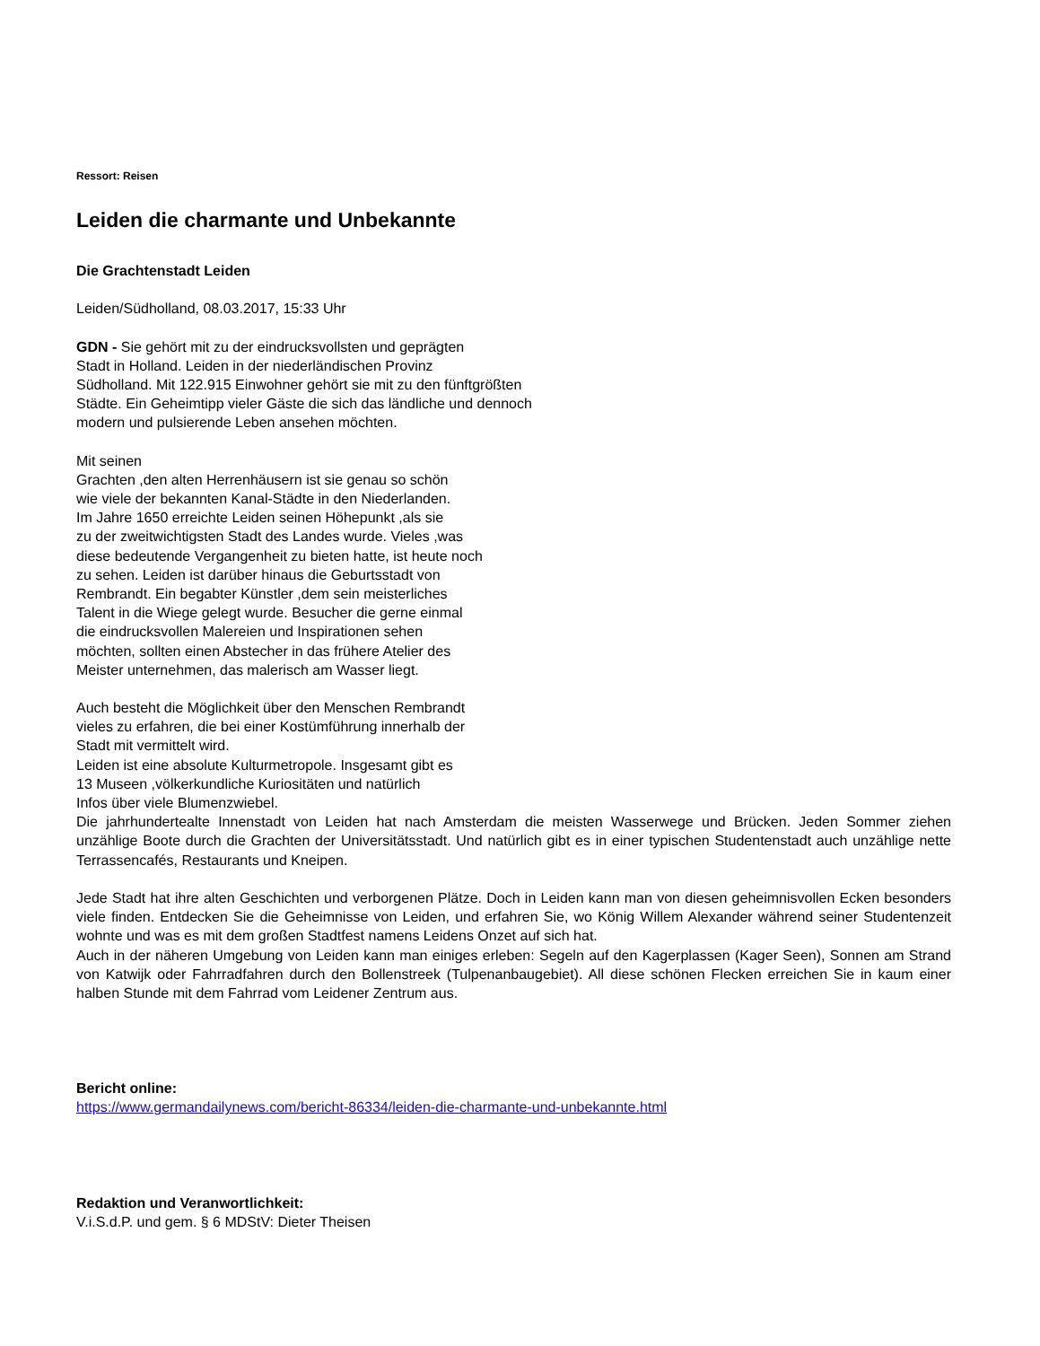Ressort: Reisen
Leiden die charmante und Unbekannte
Die Grachtenstadt Leiden
Leiden/Südholland, 08.03.2017, 15:33 Uhr
GDN - Sie gehört mit zu der eindrucksvollsten und geprägten
Stadt in Holland. Leiden in der niederländischen Provinz
Südholland. Mit 122.915 Einwohner gehört sie mit zu den fünftgrößten
Städte. Ein Geheimtipp vieler Gäste die sich das ländliche und dennoch
modern und pulsierende Leben ansehen möchten.
Mit seinen
Grachten ,den alten Herrenhäusern ist sie genau so schön
wie viele der bekannten Kanal-Städte in den Niederlanden.
Im Jahre 1650 erreichte Leiden seinen Höhepunkt ,als sie
zu der zweitwichtigsten Stadt des Landes wurde. Vieles ,was
diese bedeutende Vergangenheit zu bieten hatte, ist heute noch
zu sehen. Leiden ist darüber hinaus die Geburtsstadt von
Rembrandt. Ein begabter Künstler ,dem sein meisterliches
Talent in die Wiege gelegt wurde. Besucher die gerne einmal
die eindrucksvollen Malereien und Inspirationen sehen
möchten, sollten einen Abstecher in das frühere Atelier des
Meister unternehmen, das malerisch am Wasser liegt.
Auch besteht die Möglichkeit über den Menschen Rembrandt
vieles zu erfahren, die bei einer Kostümführung innerhalb der
Stadt mit vermittelt wird.
Leiden ist eine absolute Kulturmetropole. Insgesamt gibt es
13 Museen ,völkerkundliche Kuriositäten und natürlich
Infos über viele Blumenzwiebel.
Die jahrhundertealte Innenstadt von Leiden hat nach Amsterdam die meisten Wasserwege und Brücken. Jeden Sommer ziehen unzählige Boote durch die Grachten der Universitätsstadt. Und natürlich gibt es in einer typischen Studentenstadt auch unzählige nette Terrassencafés, Restaurants und Kneipen.
Jede Stadt hat ihre alten Geschichten und verborgenen Plätze. Doch in Leiden kann man von diesen geheimnisvollen Ecken besonders viele finden. Entdecken Sie die Geheimnisse von Leiden, und erfahren Sie, wo König Willem Alexander während seiner Studentenzeit wohnte und was es mit dem großen Stadtfest namens Leidens Onzet auf sich hat.
Auch in der näheren Umgebung von Leiden kann man einiges erleben: Segeln auf den Kagerplassen (Kager Seen), Sonnen am Strand von Katwijk oder Fahrradfahren durch den Bollenstreek (Tulpenanbaugebiet). All diese schönen Flecken erreichen Sie in kaum einer halben Stunde mit dem Fahrrad vom Leidener Zentrum aus.
Bericht online:
https://www.germandailynews.com/bericht-86334/leiden-die-charmante-und-unbekannte.html
Redaktion und Veranwortlichkeit:
V.i.S.d.P. und gem. § 6 MDStV: Dieter Theisen